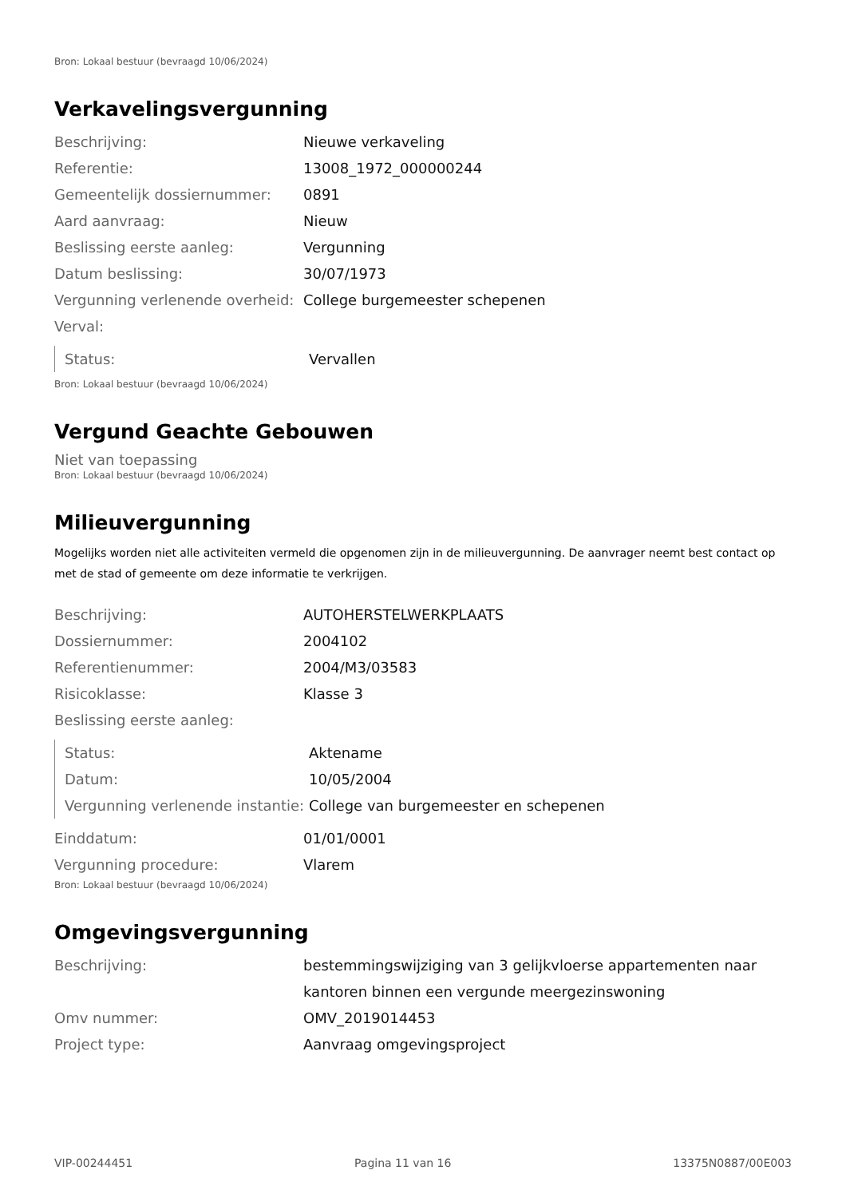Bron: Lokaal bestuur (bevraagd 10/06/2024)
Verkavelingsvergunning
| Beschrijving: | Nieuwe verkaveling |
| Referentie: | 13008_1972_000000244 |
| Gemeentelijk dossiernummer: | 0891 |
| Aard aanvraag: | Nieuw |
| Beslissing eerste aanleg: | Vergunning |
| Datum beslissing: | 30/07/1973 |
| Vergunning verlenende overheid: | College burgemeester schepenen |
| Verval: | |
| Status: | Vervallen |
Bron: Lokaal bestuur (bevraagd 10/06/2024)
Vergund Geachte Gebouwen
Niet van toepassing
Bron: Lokaal bestuur (bevraagd 10/06/2024)
Milieuvergunning
Mogelijks worden niet alle activiteiten vermeld die opgenomen zijn in de milieuvergunning. De aanvrager neemt best contact op met de stad of gemeente om deze informatie te verkrijgen.
| Beschrijving: | AUTOHERSTELWERKPLAATS |
| Dossiernummer: | 2004102 |
| Referentienummer: | 2004/M3/03583 |
| Risicoklasse: | Klasse 3 |
| Beslissing eerste aanleg: | |
| Status: | Aktename |
| Datum: | 10/05/2004 |
| Vergunning verlenende instantie: | College van burgemeester en schepenen |
| Einddatum: | 01/01/0001 |
| Vergunning procedure: | Vlarem |
Bron: Lokaal bestuur (bevraagd 10/06/2024)
Omgevingsvergunning
| Beschrijving: | bestemmingswijziging van 3 gelijkvloerse appartementen naar kantoren binnen een vergunde meergezinswoning |
| Omv nummer: | OMV_2019014453 |
| Project type: | Aanvraag omgevingsproject |
VIP-00244451 Pagina 11 van 16 13375N0887/00E003